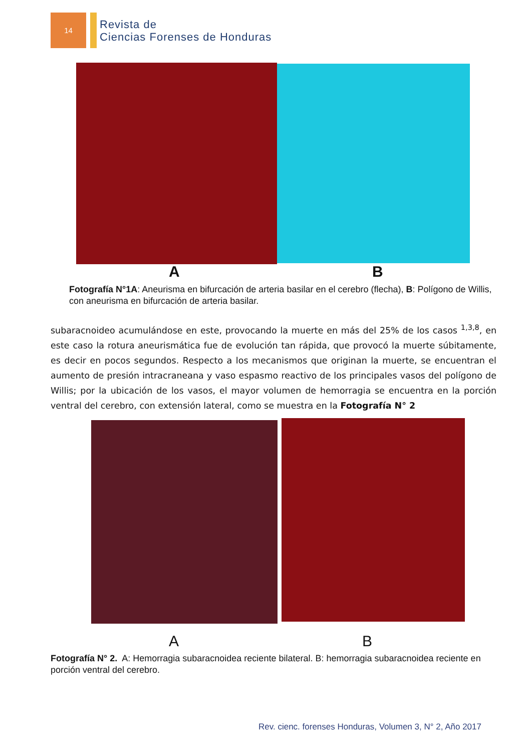14
Revista de
Ciencias Forenses de Honduras
A B
Fotografía N°1A: Aneurisma en bifurcación de arteria basilar en el cerebro (flecha), B: Polígono de Willis, con aneurisma en bifurcación de arteria basilar.
subaracnoideo acumulándose en este, provocando la muerte en más del 25% de los casos <sup>1,3,8</sup>, en este caso la rotura aneurismática fue de evolución tan rápida, que provocó la muerte súbitamente, es decir en pocos segundos. Respecto a los mecanismos que originan la muerte, se encuentran el aumento de presión intracraneana y vaso espasmo reactivo de los principales vasos del polígono de Willis; por la ubicación de los vasos, el mayor volumen de hemorragia se encuentra en la porción ventral del cerebro, con extensión lateral, como se muestra en la Fotografía N° 2
A B
Fotografía N° 2. A: Hemorragia subaracnoidea reciente bilateral. B: hemorragia subaracnoidea reciente en porción ventral del cerebro.
Rev. cienc. forenses Honduras, Volumen 3, N° 2, Año 2017